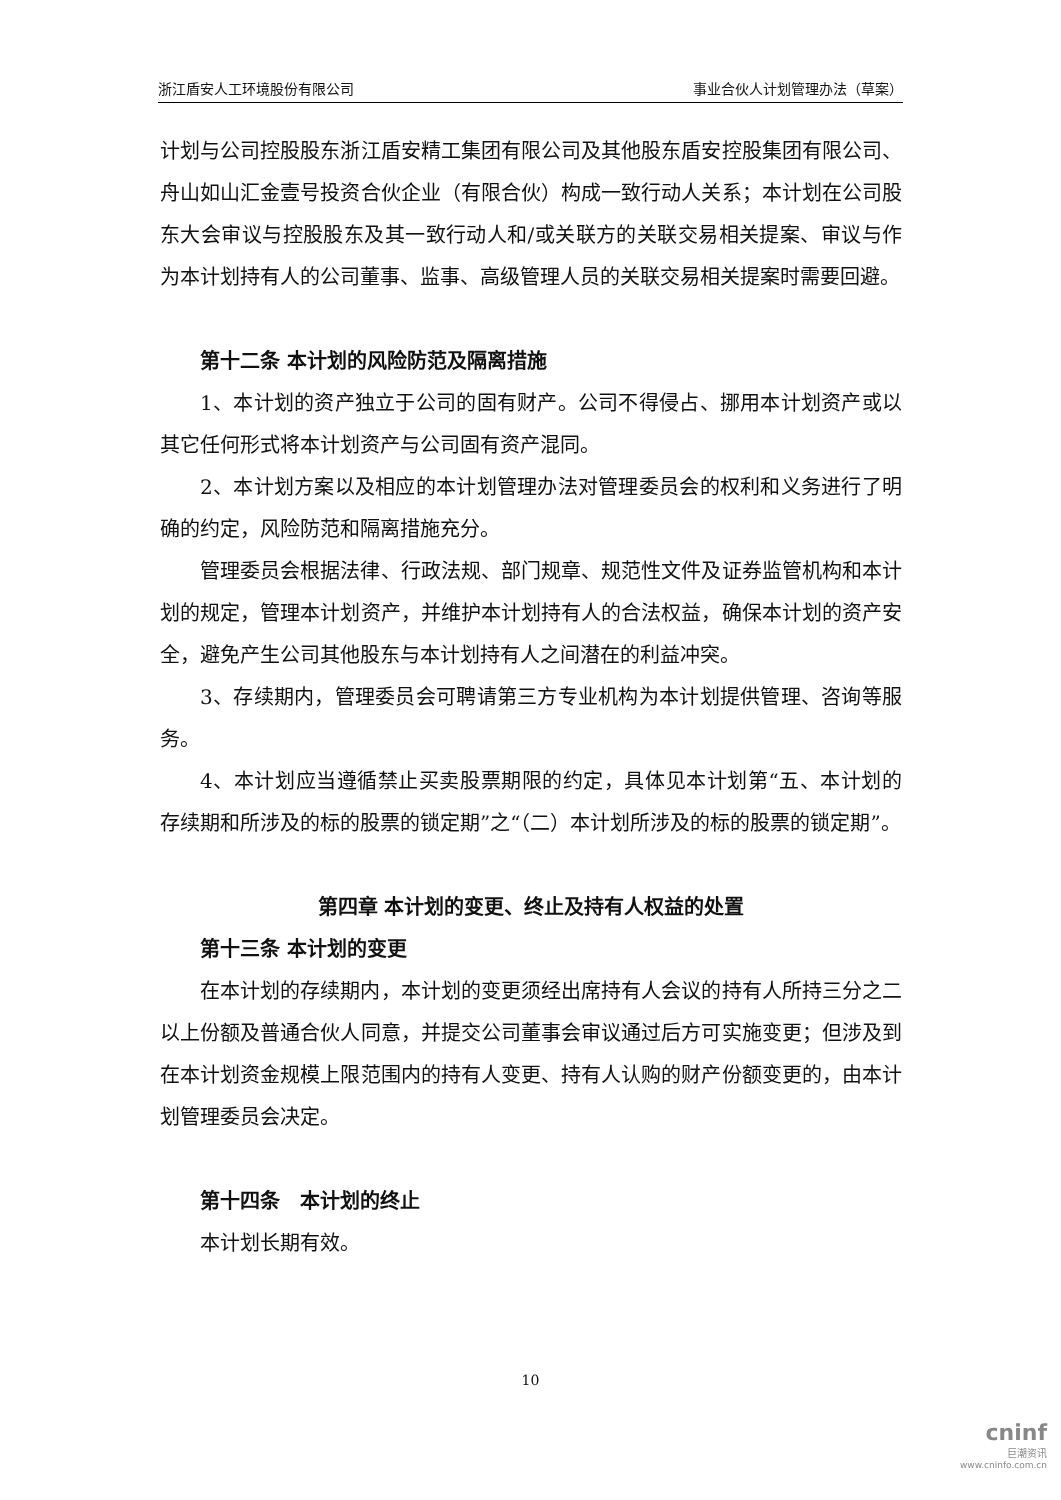浙江盾安人工环境股份有限公司 事业合伙人计划管理办法（草案）
计划与公司控股股东浙江盾安精工集团有限公司及其他股东盾安控股集团有限公司、舟山如山汇金壹号投资合伙企业（有限合伙）构成一致行动人关系；本计划在公司股东大会审议与控股股东及其一致行动人和/或关联方的关联交易相关提案、审议与作为本计划持有人的公司董事、监事、高级管理人员的关联交易相关提案时需要回避。
第十二条 本计划的风险防范及隔离措施
1、本计划的资产独立于公司的固有财产。公司不得侵占、挪用本计划资产或以其它任何形式将本计划资产与公司固有资产混同。
2、本计划方案以及相应的本计划管理办法对管理委员会的权利和义务进行了明确的约定，风险防范和隔离措施充分。
管理委员会根据法律、行政法规、部门规章、规范性文件及证券监管机构和本计划的规定，管理本计划资产，并维护本计划持有人的合法权益，确保本计划的资产安全，避免产生公司其他股东与本计划持有人之间潜在的利益冲突。
3、存续期内，管理委员会可聘请第三方专业机构为本计划提供管理、咨询等服务。
4、本计划应当遵循禁止买卖股票期限的约定，具体见本计划第“五、本计划的存续期和所涉及的标的股票的锁定期”之“（二）本计划所涉及的标的股票的锁定期”。
第四章 本计划的变更、终止及持有人权益的处置
第十三条 本计划的变更
在本计划的存续期内，本计划的变更须经出席持有人会议的持有人所持三分之二以上份额及普通合伙人同意，并提交公司董事会审议通过后方可实施变更；但涉及到在本计划资金规模上限范围内的持有人变更、持有人认购的财产份额变更的，由本计划管理委员会决定。
第十四条　本计划的终止
本计划长期有效。
10
cninf
巨潮资讯
www.cninfo.com.cn